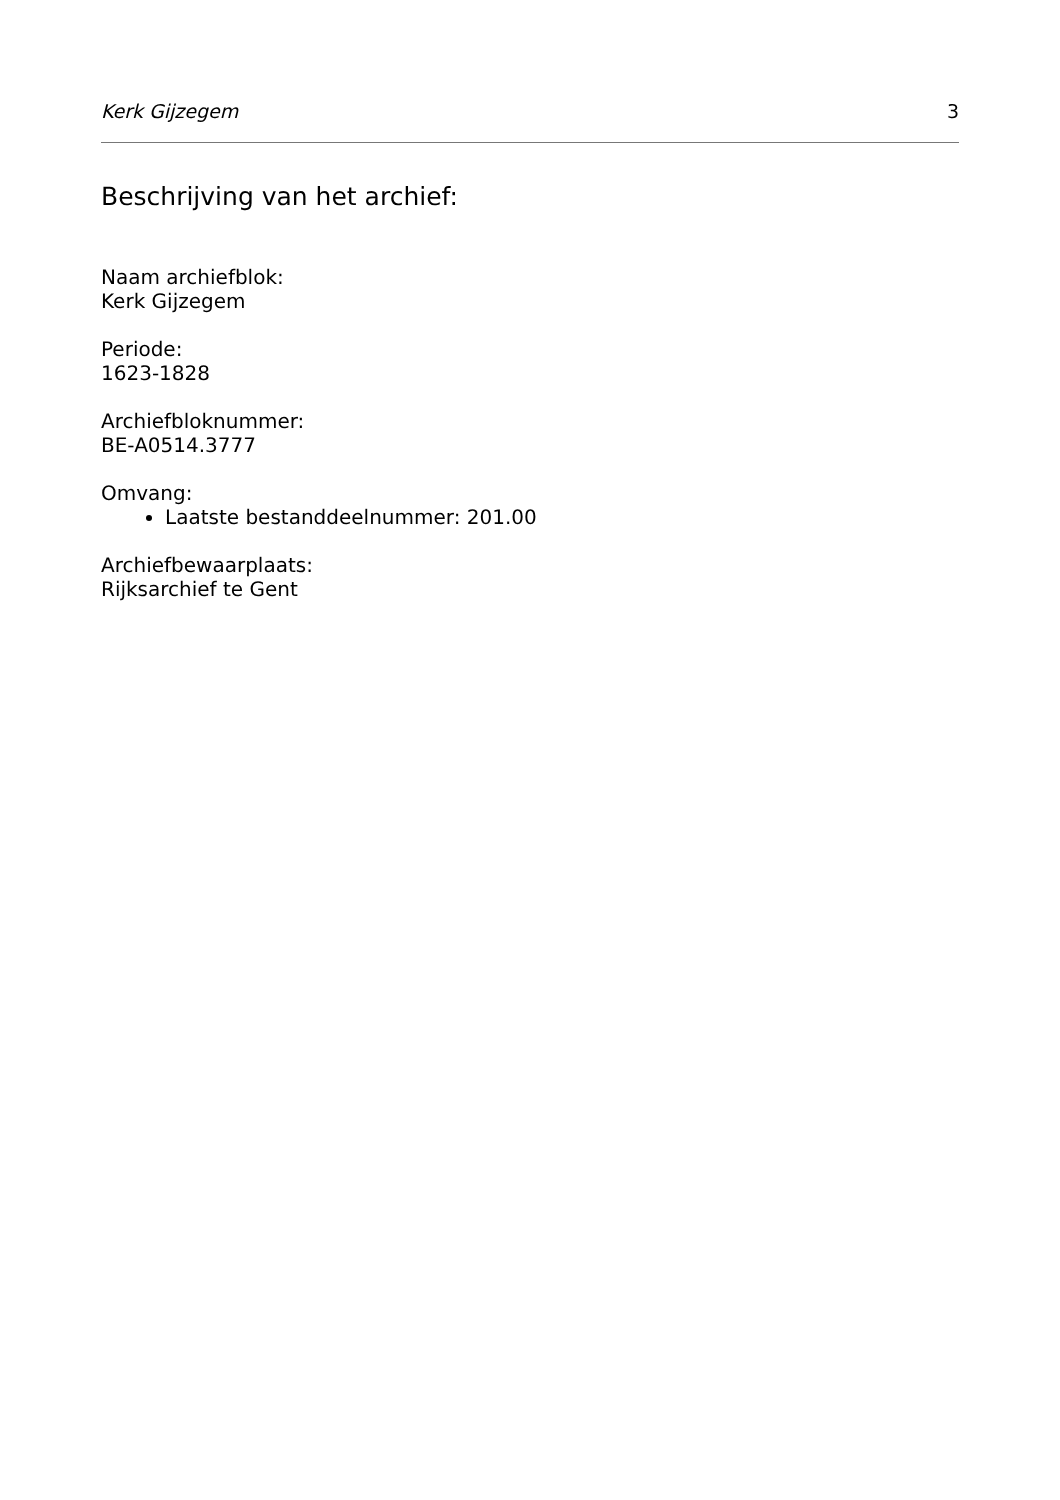Kerk Gijzegem 3
Beschrijving van het archief:
Naam archiefblok:
Kerk Gijzegem
Periode:
1623-1828
Archiefbloknummer:
BE-A0514.3777
Omvang:
Laatste bestanddeelnummer: 201.00
Archiefbewaarplaats:
Rijksarchief te Gent